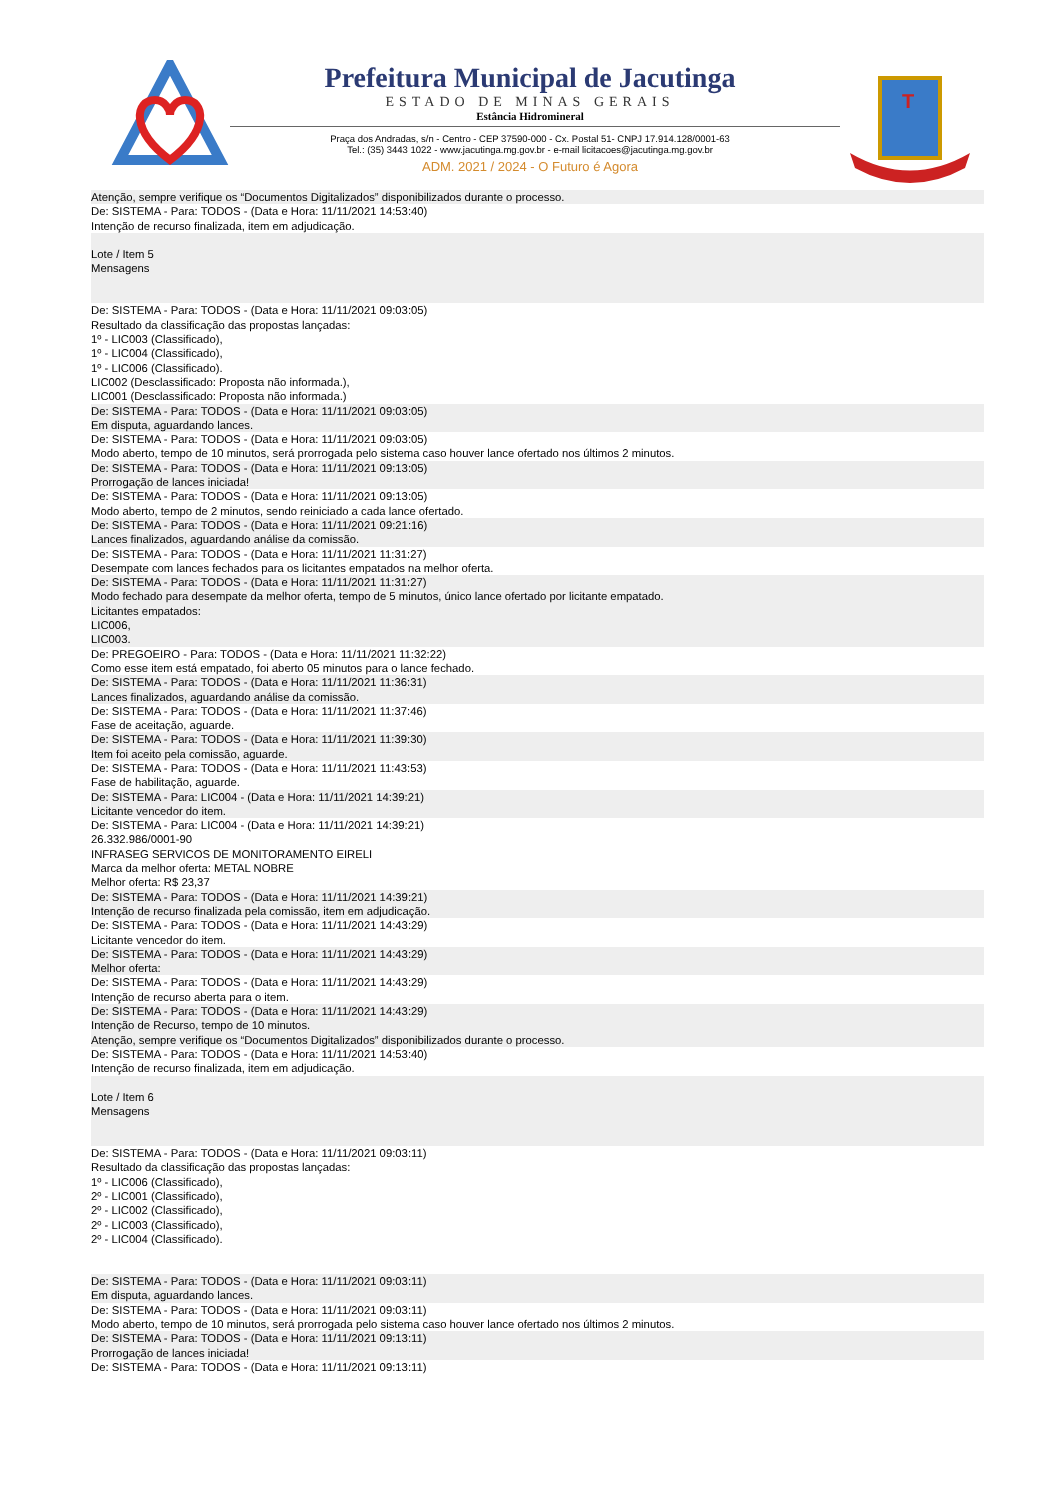Prefeitura Municipal de Jacutinga
ESTADO DE MINAS GERAIS
Estância Hidromineral
Praça dos Andradas, s/n - Centro - CEP 37590-000 - Cx. Postal 51- CNPJ 17.914.128/0001-63
Tel.: (35) 3443 1022 - www.jacutinga.mg.gov.br - e-mail licitacoes@jacutinga.mg.gov.br
ADM. 2021 / 2024 - O Futuro é Agora
T
Atenção, sempre verifique os “Documentos Digitalizados” disponibilizados durante o processo.
De: SISTEMA - Para: TODOS - (Data e Hora: 11/11/2021 14:53:40)
Intenção de recurso finalizada, item em adjudicação.
Lote / Item 5
Mensagens
De: SISTEMA - Para: TODOS - (Data e Hora: 11/11/2021 09:03:05)
Resultado da classificação das propostas lançadas:
1º - LIC003 (Classificado),
1º - LIC004 (Classificado),
1º - LIC006 (Classificado).
LIC002 (Desclassificado: Proposta não informada.),
LIC001 (Desclassificado: Proposta não informada.)
De: SISTEMA - Para: TODOS - (Data e Hora: 11/11/2021 09:03:05)
Em disputa, aguardando lances.
De: SISTEMA - Para: TODOS - (Data e Hora: 11/11/2021 09:03:05)
Modo aberto, tempo de 10 minutos, será prorrogada pelo sistema caso houver lance ofertado nos últimos 2 minutos.
De: SISTEMA - Para: TODOS - (Data e Hora: 11/11/2021 09:13:05)
Prorrogação de lances iniciada!
De: SISTEMA - Para: TODOS - (Data e Hora: 11/11/2021 09:13:05)
Modo aberto, tempo de 2 minutos, sendo reiniciado a cada lance ofertado.
De: SISTEMA - Para: TODOS - (Data e Hora: 11/11/2021 09:21:16)
Lances finalizados, aguardando análise da comissão.
De: SISTEMA - Para: TODOS - (Data e Hora: 11/11/2021 11:31:27)
Desempate com lances fechados para os licitantes empatados na melhor oferta.
De: SISTEMA - Para: TODOS - (Data e Hora: 11/11/2021 11:31:27)
Modo fechado para desempate da melhor oferta, tempo de 5 minutos, único lance ofertado por licitante empatado.
Licitantes empatados:
LIC006,
LIC003.
De: PREGOEIRO - Para: TODOS - (Data e Hora: 11/11/2021 11:32:22)
Como esse item está empatado, foi aberto 05 minutos para o lance fechado.
De: SISTEMA - Para: TODOS - (Data e Hora: 11/11/2021 11:36:31)
Lances finalizados, aguardando análise da comissão.
De: SISTEMA - Para: TODOS - (Data e Hora: 11/11/2021 11:37:46)
Fase de aceitação, aguarde.
De: SISTEMA - Para: TODOS - (Data e Hora: 11/11/2021 11:39:30)
Item foi aceito pela comissão, aguarde.
De: SISTEMA - Para: TODOS - (Data e Hora: 11/11/2021 11:43:53)
Fase de habilitação, aguarde.
De: SISTEMA - Para: LIC004 - (Data e Hora: 11/11/2021 14:39:21)
Licitante vencedor do item.
De: SISTEMA - Para: LIC004 - (Data e Hora: 11/11/2021 14:39:21)
26.332.986/0001-90
INFRASEG SERVICOS DE MONITORAMENTO EIRELI
Marca da melhor oferta: METAL NOBRE
Melhor oferta: R$ 23,37
De: SISTEMA - Para: TODOS - (Data e Hora: 11/11/2021 14:39:21)
Intenção de recurso finalizada pela comissão, item em adjudicação.
De: SISTEMA - Para: TODOS - (Data e Hora: 11/11/2021 14:43:29)
Licitante vencedor do item.
De: SISTEMA - Para: TODOS - (Data e Hora: 11/11/2021 14:43:29)
Melhor oferta:
De: SISTEMA - Para: TODOS - (Data e Hora: 11/11/2021 14:43:29)
Intenção de recurso aberta para o item.
De: SISTEMA - Para: TODOS - (Data e Hora: 11/11/2021 14:43:29)
Intenção de Recurso, tempo de 10 minutos.
Atenção, sempre verifique os “Documentos Digitalizados” disponibilizados durante o processo.
De: SISTEMA - Para: TODOS - (Data e Hora: 11/11/2021 14:53:40)
Intenção de recurso finalizada, item em adjudicação.
Lote / Item 6
Mensagens
De: SISTEMA - Para: TODOS - (Data e Hora: 11/11/2021 09:03:11)
Resultado da classificação das propostas lançadas:
1º - LIC006 (Classificado),
2º - LIC001 (Classificado),
2º - LIC002 (Classificado),
2º - LIC003 (Classificado),
2º - LIC004 (Classificado).
De: SISTEMA - Para: TODOS - (Data e Hora: 11/11/2021 09:03:11)
Em disputa, aguardando lances.
De: SISTEMA - Para: TODOS - (Data e Hora: 11/11/2021 09:03:11)
Modo aberto, tempo de 10 minutos, será prorrogada pelo sistema caso houver lance ofertado nos últimos 2 minutos.
De: SISTEMA - Para: TODOS - (Data e Hora: 11/11/2021 09:13:11)
Prorrogação de lances iniciada!
De: SISTEMA - Para: TODOS - (Data e Hora: 11/11/2021 09:13:11)